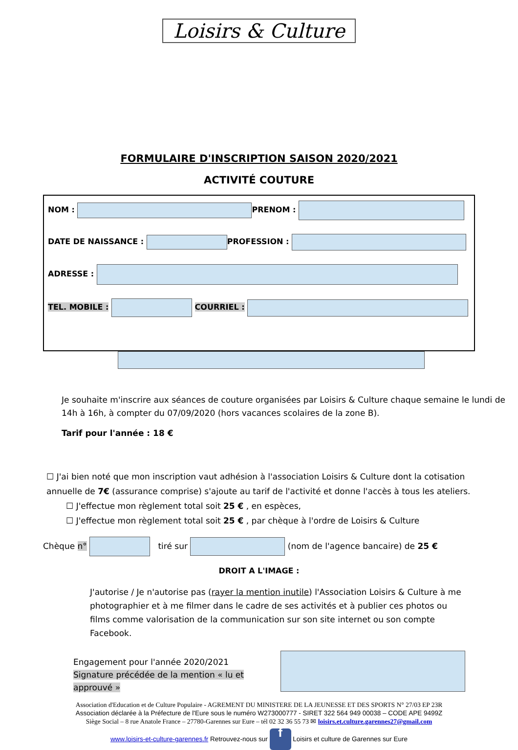Loisirs & Culture
FORMULAIRE D'INSCRIPTION SAISON 2020/2021
ACTIVITÉ COUTURE
NOM : PRENOM :
DATE DE NAISSANCE : PROFESSION :
ADRESSE :
TEL. MOBILE : COURRIEL :
Je souhaite m'inscrire aux séances de couture organisées par Loisirs & Culture chaque semaine le lundi de 14h à 16h, à compter du 07/09/2020 (hors vacances scolaires de la zone B).
Tarif pour l'année : 18 €
☐ J'ai bien noté que mon inscription vaut adhésion à l'association Loisirs & Culture dont la cotisation annuelle de 7€ (assurance comprise) s'ajoute au tarif de l'activité et donne l'accès à tous les ateliers.
☐ J'effectue mon règlement total soit 25 € , en espèces,
☐ J'effectue mon règlement total soit 25 € , par chèque à l'ordre de Loisirs & Culture
Chèque n° tiré sur (nom de l'agence bancaire) de 25 €
DROIT A L'IMAGE :
J'autorise / Je n'autorise pas (rayer la mention inutile) l'Association Loisirs & Culture à me photographier et à me filmer dans le cadre de ses activités et à publier ces photos ou films comme valorisation de la communication sur son site internet ou son compte Facebook.
Engagement pour l'année 2020/2021
Signature précédée de la mention « lu et approuvé »
Association d'Education et de Culture Populaire - AGREMENT DU MINISTERE DE LA JEUNESSE ET DES SPORTS N° 27/03 EP 23R
Association déclarée à la Préfecture de l'Eure sous le numéro W273000777 - SIRET 322 564 949 00038 – CODE APE 9499Z
Siège Social – 8 rue Anatole France – 27780-Garennes sur Eure – tél 02 32 36 55 73 ✉ loisirs.et.culture.garennes27@gmail.com
www.loisirs-et-culture-garennes.fr Retrouvez-nous sur f Loisirs et culture de Garennes sur Eure